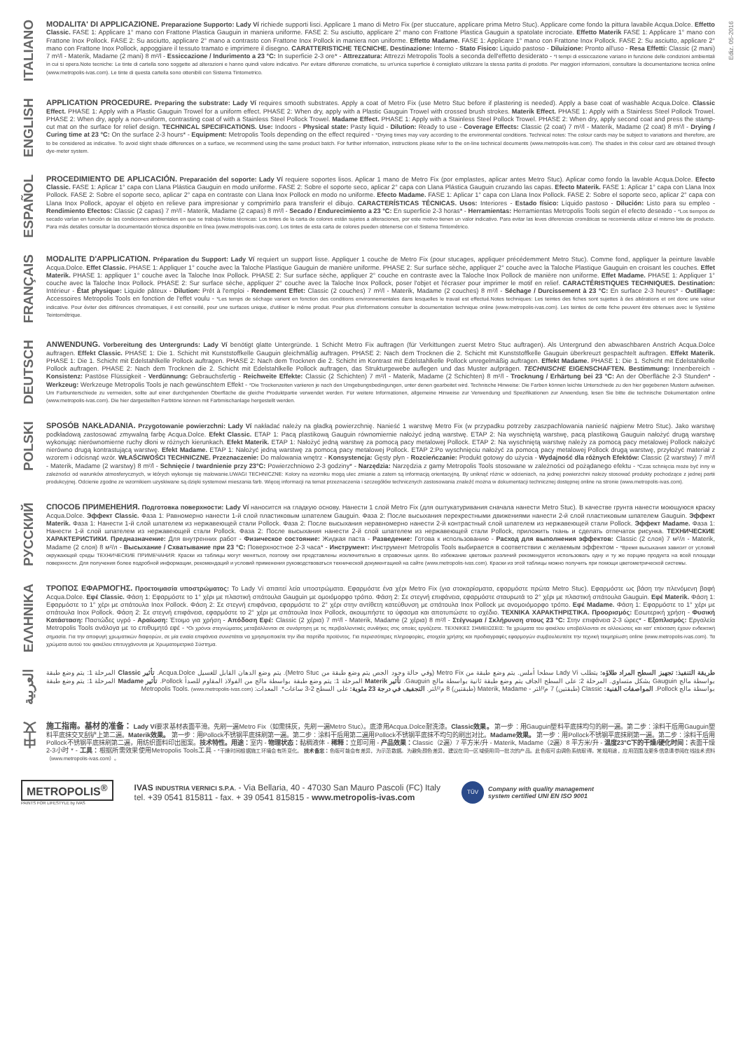Ediz. 05-2016
ITALIANO
MODALITA' DI APPLICAZIONE. Preparazione Supporto: Lady Ví richiede supporti lisci. Applicare 1 mano di Metro Fix (per stuccature, applicare prima Metro Stuc). Applicare come fondo la pittura lavabile Acqua.Dolce. Effetto Classic. FASE 1: Applicare 1° mano con Frattone Plastica Gauguin in maniera uniforme. FASE 2: Su asciutto, applicare 2° mano con Frattone Plastica Gauguin a spatolate incrociate. Effetto Materik FASE 1: Applicare 1° mano con Frattone Inox Pollock. FASE 2: Su asciutto, applicare 2° mano a contrasto con Frattone Inox Pollock in maniera non uniforme. Effetto Madame. FASE 1: Applicare 1° mano con Frattone Inox Pollock. FASE 2: Su asciutto, applicare 2° mano con Frattone Inox Pollock, appoggiare il tessuto tramato e imprimere il disegno. CARATTERISTICHE TECNICHE. Destinazione: Interno - Stato Fisico: Liquido pastoso - Diluizione: Pronto all'uso - Resa Effetti: Classic (2 mani) 7 m²/l - Materik, Madame (2 mani) 8 m²/l - Essiccazione / Indurimento a 23 °C: In superficie 2-3 ore* - Attrezzatura: Attrezzi Metropolis Tools a seconda dell'effetto desiderato - *I tempi di essiccazione variano in funzione delle condizioni ambientali in cui si opera.Note tecniche: Le tinte di cartella sono soggette ad alterazioni e hanno quindi valore indicativo. Per evitare differenze cromatiche, su un'unica superficie è consigliato utilizzare la stessa partita di prodotto. Per maggiori informazioni, consultare la documentazione tecnica online (www.metropolis-ivas.com). Le tinte di questa cartella sono ottenibili con Sistema Tintometrico.
ENGLISH
APPLICATION PROCEDURE. Preparing the substrate: Lady Ví requires smooth substrates. Apply a coat of Metro Fix (use Metro Stuc before if plastering is needed). Apply a base coat of washable Acqua.Dolce. Classic Effect. PHASE 1: Apply with a Plastic Gauguin Trowel for a uniform effect. PHASE 2: When dry, apply with a Plastic Gauguin Trowel with crossed brush strokes. Materik Effect. PHASE 1: Apply with a Stainless Steel Pollock Trowel. PHASE 2: When dry, apply a non-uniform, contrasting coat of with a Stainless Steel Pollock Trowel. Madame Effect. PHASE 1: Apply with a Stainless Steel Pollock Trowel. PHASE 2: When dry, apply second coat and press the stamp-cut mat on the surface for relief design. TECHNICAL SPECIFICATIONS. Use: Indoors - Physical state: Pasty liquid - Dilution: Ready to use - Coverage Effects: Classic (2 coat) 7 m²/l - Materik, Madame (2 coat) 8 m²/l - Drying / Curing time at 23 °C: On the surface 2-3 hours* - Equipment: Metropolis Tools depending on the effect required - *Drying times may vary according to the environmental conditions. Technical notes: The colour cards may be subject to variations and therefore, are to be considered as indicative. To avoid slight shade differences on a surface, we recommend using the same product batch. For further information, instructions please refer to the on-line technical documents (www.metropolis-ivas.com). The shades in this colour card are obtained through dye-meter system.
ESPAÑOL
PROCEDIMIENTO DE APLICACIÓN. Preparación del soporte: Lady Ví requiere soportes lisos. Aplicar 1 mano de Metro Fix (por emplastes, aplicar antes Metro Stuc). Aplicar como fondo la lavable Acqua.Dolce. Efecto Classic. FASE 1: Aplicar 1° capa con Llana Plástica Gauguin en modo uniforme. FASE 2: Sobre el soporte seco, aplicar 2° capa con Llana Plástica Gauguin cruzando las capas. Efecto Materik. FASE 1: Aplicar 1° capa con Llana Inox Pollock. FASE 2: Sobre el soporte seco, aplicar 2° capa en contraste con Llana Inox Pollock en modo no uniforme. Efecto Madame. FASE 1: Aplicar 1° capa con Llana Inox Pollock. FASE 2: Sobre el soporte seco, aplicar 2° capa con Llana Inox Pollock, apoyar el objeto en relieve para impresionar y comprimirlo para transferir el dibujo. CARACTERÍSTICAS TÉCNICAS. Usos: Interiores - Estado físico: Líquido pastoso - Dilución: Listo para su empleo - Rendimiento Efectos: Classic (2 capas) 7 m²/l - Materik, Madame (2 capas) 8 m²/l - Secado / Endurecimiento a 23 °C: En superficie 2-3 horas* - Herramientas: Herramientas Metropolis Tools según el efecto deseado - *Los tiempos de secado varían en función de las condiciones ambientales en que se trabaja.Notas técnicas: Los tintes de la carta de colores están sujetos a alteraciones, por este motivo tienen un valor indicativo. Para evitar las leves diferencias cromáticas se recomienda utilizar el mismo lote de producto. Para más detalles consultar la documentación técnica disponible en línea (www.metropolis-ivas.com). Los tintes de esta carta de colores pueden obtenerse con el Sistema Tintométrico.
FRANÇAIS
MODALITE D'APPLICATION. Préparation du Support: Lady Ví requiert un support lisse. Appliquer 1 couche de Metro Fix (pour stucages, appliquer précédemment Metro Stuc). Comme fond, appliquer la peinture lavable Acqua.Dolce. Effet Classic. PHASE 1: Appliquer 1° couche avec la Taloche Plastique Gauguin de manière uniforme. PHASE 2: Sur surface sèche, appliquer 2° couche avec la Taloche Plastique Gauguin en croisant les couches. Effet Materik. PHASE 1: appliquer 1° couche avec la Taloche Inox Pollock. PHASE 2: Sur surface sèche, appliquer 2° couche en contraste avec la Taloche Inox Pollock de manière non uniforme. Effet Madame. PHASE 1: Appliquer 1° couche avec la Taloche Inox Pollock. PHASE 2: Sur surface sèche, appliquer 2° couche avec la Taloche Inox Pollock, poser l'objet et l'écraser pour imprimer le motif en relief. CARACTÉRISTIQUES TECHNIQUES. Destination: Intérieur - État physique: Liquide pâteux - Dilution: Prêt à l'emploi - Rendement Effet: Classic (2 couches) 7 m²/l - Materik, Madame (2 couches) 8 m²/l - Séchage / Durcissement à 23 °C: En surface 2-3 heures* - Outillage: Accessoires Metropolis Tools en fonction de l'effet voulu - *Les temps de séchage varient en fonction des conditions environnementales dans lesquelles le travail est effectué.Notes techniques: Les teintes des fiches sont sujettes à des altérations et ont donc une valeur indicative. Pour éviter des différences chromatiques, il est conseillé, pour une surfaces unique, d'utiliser le même produit. Pour plus d'informations consulter la documentation technique online (www.metropolis-ivas.com). Les teintes de cette fiche peuvent être obtenues avec le Système Teintométrique.
DEUTSCH
ANWENDUNG. Vorbereitung des Untergrunds: Lady Ví benötigt glatte Untergründe. 1 Schicht Metro Fix auftragen (für Verkittungen zuerst Metro Stuc auftragen). Als Untergrund den abwaschbaren Anstrich Acqua.Dolce auftragen. Effekt Classic. PHASE 1: Die 1. Schicht mit Kunststoffkelle Gauguin gleichmäßig auftragen. PHASE 2: Nach dem Trocknen die 2. Schicht mit Kunststoffkelle Gauguin überkreuzt gespachtelt auftragen. Effekt Materik. PHASE 1: Die 1. Schicht mit Edelstahlkelle Pollock auftragen. PHASE 2: Nach dem Trocknen die 2. Schicht im Kontrast mit Edelstahlkelle Pollock unregelmäßig auftragen. Effekt Madame. PHASE 1: Die 1. Schicht mit Edelstahlkelle Pollock auftragen. PHASE 2: Nach dem Trocknen die 2. Schicht mit Edelstahlkelle Pollock auftragen, das Strukturgewebe auflegen und das Muster aufprägen. TECHNISCHE EIGENSCHAFTEN. Bestimmung: Innenbereich - Konsistenz: Pastöse Flüssigkeit - Verdünnung: Gebrauchsfertig - Reichweite Effekte: Classic (2 Schichten) 7 m²/l - Materik, Madame (2 Schichten) 8 m²/l - Trocknung / Erhärtung bei 23 °C: An der Oberfläche 2-3 Stunden* - Werkzeug: Werkzeuge Metropolis Tools je nach gewünschtem Effekt - *Die Trockenzeiten variieren je nach den Umgebungsbedingungen, unter denen gearbeitet wird. Technische Hinweise: Die Farben können leichte Unterschiede zu den hier gegebenen Mustern aufweisen. Um Farbunterschiede zu vermeiden, sollte auf einer durchgehenden Oberfläche die gleiche Produktpartie verwendet werden. Für weitere Informationen, allgemeine Hinweise zur Verwendung und Spezifikationen zur Anwendung, lesen Sie bitte die technische Dokumentation online (www.metropolis-ivas.com). Die hier dargestellten Farbtöne können mit Farbmischanlage hergestellt werden.
POLSKI
SPOSÓB NAKŁADANIA. Przygotowanie powierzchni: Lady Ví nakładać należy na gładką powierzchnię. Nanieść 1 warstwę Metro Fix (w przypadku potrzeby zaszpachlowania nanieść najpierw Metro Stuc). Jako warstwę podkładową zastosować zmywalną farbę Acqua.Dolce. Efekt Classic. ETAP 1: Pacą plastikową Gauguin równomiernie nałożyć jedną warstwę. ETAP 2: Na wyschniętą warstwę, pacą plastikową Gauguin nałożyć drugą warstwę wykonując nierównomierne ruchy dłoni w różnych kierunkach. Efekt Materik. ETAP 1: Nałożyć jedną warstwę za pomocą pacy metalowej Pollock. ETAP 2: Na wyschniętą warstwę należy za pomocą pacy metalowej Pollock nałożyć nierówno drugą kontrastującą warstwę. Efekt Madame. ETAP 1: Nałożyć jedną warstwę za pomocą pacy metalowej Pollock. ETAP 2:Po wyschnięciu nałożyć za pomocą pacy metalowej Pollock drugą warstwę, przyłożyć materiał z wzorem i odcisnąć wzór. WŁAŚCIWOŚCI TECHNICZNE. Przeznaczenie: Do malowania wnętrz - Konsystencja: Gęsty płyn - Rozcieńczanie: Produkt gotowy do użycia - Wydajność dla różnych Efektów: Classic (2 warstwy) 7 m²/l - Materik, Madame (2 warstwy) 8 m²/l - Schnięcie / twardnienie przy 23°C: Powierzchniowo 2-3 godziny* - Narzędzia: Narzędzia z gamy Metropolis Tools stosowane w zależności od pożądanego efektu - *Czas schnięcia może być inny w zależności od warunków atmosferycznych, w których wykonuje się malowanie.UWAGI TECHNICZNE: Kolory na wzorniku mogą ulec zmianie a zatem są informacją orientacyjną. By uniknąć różnic w odcieniach, na jednej powierzchni należy stosować produkty pochodzące z jednej partii produkcyjnej. Odcienie zgodne ze wzornikiem uzyskiwane są dzięki systemowi mieszania farb. Więcej informacji na temat przeznaczenia i szczegółów technicznych zastosowania znaleźć można w dokumentacji technicznej dostępnej online na stronie (www.metropolis-ivas.com).
РУССКИЙ
СПОСОБ ПРИМЕНЕНИЯ. Подготовка поверхности: Lady Ví наносится на гладкую основу. Нанести 1 слой Metro Fix (для оштукатуривания сначала нанести Metro Stuc). В качестве грунта нанести моющуюся краску Acqua.Dolce. Эффект Classic. Фаза 1: Равномерно нанести 1-й слой пластиковым шпателем Gauguin. Фаза 2: После высыхания перекрестными движениями нанести 2-й слой пластиковым шпателем Gauguin. Эффект Materik. Фаза 1: Нанести 1-й слой шпателем из нержавеющей стали Pollock. Фаза 2: После высыхания неравномерно нанести 2-й контрастный слой шпателем из нержавеющей стали Pollock. Эффект Madame. Фаза 1: Нанести 1-й слой шпателем из нержавеющей стали Pollock. Фаза 2: После высыхания нанести 2-й слой шпателем из нержавеющей стали Pollock, приложить ткань и сделать отпечаток рисунка. ТЕХНИЧЕСКИЕ ХАРАКТЕРИСТИКИ. Предназначение: Для внутренних работ - Физическое состояние: Жидкая паста - Разведение: Готова к использованию - Расход для выполнения эффектов: Classic (2 слоя) 7 м²/л - Materik, Madame (2 слоя) 8 м²/л - Высыхание / Схватывание при 23 °C: Поверхностное 2-3 часа* - Инструмент: Инструмент Metropolis Tools выбирается в соответствии с желаемым эффектом - *Время высыхания зависит от условий окружающей среды ТЕХНИЧЕСКИЕ ПРИМЕЧАНИЯ: Краски из таблицы могут меняться, поэтому они представлены исключительно в справочных целях. Во избежание цветовых различий рекомендуется использовать одну и ту же порцию продукта на всей площади поверхности. Для получения более подробной информации, рекомендаций и условий применения руководствоваться технической документацией на сайте (www.metropolis-ivas.com). Краски из этой таблицы можно получить при помощи цветометрической системы.
ΕΛΛΗΝΙΚΑ
ΤΡΟΠΟΣ ΕΦΑΡΜΟΓΗΣ. Προετοιμασία υποστρώματος: Το Lady Ví απαιτεί λεία υποστρώματα. Εφαρμόστε ένα χέρι Metro Fix (για στοκαρίσματα, εφαρμόστε πρώτα Metro Stuc). Εφαρμόστε ως βάση την πλενόμενη βαφή Acqua.Dolce. Εφέ Classic. Φάση 1: Εφαρμόστε το 1° χέρι με πλαστική σπάτουλα Gauguin με ομοιόμορφο τρόπο. Φάση 2: Σε στεγνή επιφάνεια, εφαρμόστε σταυρωτά το 2° χέρι με πλαστική σπάτουλα Gauguin. Εφέ Materik. Φάση 1: Εφαρμόστε το 1° χέρι με σπάτουλα Inox Pollock. Φάση 2: Σε στεγνή επιφάνεια, εφαρμόστε το 2° χέρι στην αντίθετη κατεύθυνση με σπάτουλα Inox Pollock με ανομοιόμορφο τρόπο. Εφέ Madame. Φάση 1: Εφαρμόστε το 1° χέρι με σπάτουλα Inox Pollock. Φάση 2: Σε στεγνή επιφάνεια, εφαρμόστε το 2° χέρι με σπάτουλα Inox Pollock, ακουμπήστε το ύφασμα και αποτυπώστε το σχέδιο. ΤΕΧΝΙΚΑ ΧΑΡΑΚΤΗΡΙΣΤΙΚΑ. Προορισμός: Εσωτερική χρήση - Φυσική Κατάσταση: Παστώδες υγρό - Αραίωση: Έτοιμο για χρήση - Απόδοση Εφέ: Classic (2 χέρια) 7 m²/l - Materik, Madame (2 χέρια) 8 m²/l - Στέγνωμα / Σκλήρυνση στους 23 °C: Στην επιφάνεια 2-3 ώρες* - Εξοπλισμός: Εργαλεία Metropolis Tools ανάλογα με το επιθυμητό εφέ - *Οι χρόνοι στεγνώματος μεταβάλλονται σε συνάρτηση με τις περιβαλλοντικές συνθήκες στις οποίες εργάζεστε. ΤΕΧΝΙΚΕΣ ΣΗΜΕΙΩΣΕΙΣ: Τα χρώματα του φακέλου υποβάλλονται σε αλλοιώσεις και κατ' επέκταση έχουν ενδεικτική σημασία. Για την αποφυγή χρωματικών διαφορών, σε μία ενιαία επιφάνεια συνιστάται να χρησιμοποιείτε την ίδια παρτίδα προϊόντος. Για περισσότερες πληροφορίες, στοιχεία χρήσης και προδιαγραφές εφαρμογών συμβουλευτείτε την τεχνική τεκμηρίωση online (www.metropolis-ivas.com). Τα χρώματα αυτού του φακέλου επιτυγχάνονται με Χρωματομετρικό Σύστημα.
العربية
طريقة التنفيذ: تجهيز السطح المراد طلاؤه: يتطلب Lady Ví سطحا أملس. يتم وضع طبقة من Metro Fix (وفي حالة وجود الجص يتم وضع طبقة من Metro Stuc). يتم وضع الدهان القابل للغسيل Acqua.Dolce. تأثير Classic المرحلة 1: يتم وضع طبقة بواسطة مالج Gauguin بشكل متساوي. المرحلة 2: على السطح الجاف يتم وضع طبقة ثانية بواسطة مالج Gauguin. تأثير Materik المرحلة 1: يتم وضع طبقة بواسطة مالج من الفولاذ المقاوم للصدأ Pollock. تأثير Madame المرحلة 1: يتم وضع طبقة بواسطة مالج Pollock. المواصفات الفنية: Classic (طبقتين) 7 م²/لتر - Materik, Madame (طبقتين) 8 م²/لتر. التجفيف في درجة 23 مئوية: على السطح 2-3 ساعات*. المعدات: Metropolis Tools. (www.metropolis-ivas.com)
中文
施工指南。基材的准备： Lady Ví要求基材表面平滑。先刷一遍Metro Fix（如需抹灰，先刷一遍Metro Stuc）。底漆用Acqua.Dolce耐洗漆。Classic效果。 第一步：用Gauguin塑料平底抹均匀的刷一遍。第二步：涂料干后用Gauguin塑料平底抹交叉刮铲上第二遍。Materik效果。 第一步：用Pollock不锈钢平底抹刷第一遍。第二步：涂料干后用第二遍用Pollock不锈钢平底抹不均匀的刷出对比。Madame效果。 第一步：用Pollock不锈钢平底抹刷第一遍。第二步：涂料干后用Pollock不锈钢平底抹刷第二遍，用纺织面料印出图案。技术特性。用途：室内 - 物理状态：黏稠液体 - 稀释：立即可用 - 产品效果：Classic（2遍）7 平方米/升 - Materik, Madame（2遍）8 平方米/升 - 温度23°C下的干燥/硬化时间：表面干燥2-3小时 * - 工具：根据所需效果使用Metropolis Tools工具 - *干燥时间根据施工环境会有所变化。 技术备忘：色版可能会有差异，为示范数据。为避免颜色差异，建议在同一区域使用同一批次的产品。此色版可由调色系统取得。常规用途，应用范围及更多信息请参阅在线技术资料（www.metropolis-ivas.com）。
METROPOLIS<sup>®</sup>
PAINTS FOR LIFESTYLE by IVAS
IVAS INDUSTRIA VERNICI S.P.A. - Via Bellaria, 40 - 47030 San Mauro Pascoli (FC) Italy
tel. +39 0541 815811 - fax. + 39 0541 815815 - www.metropolis-ivas.com
TÜV
Company with quality management
system certified UNI EN ISO 9001